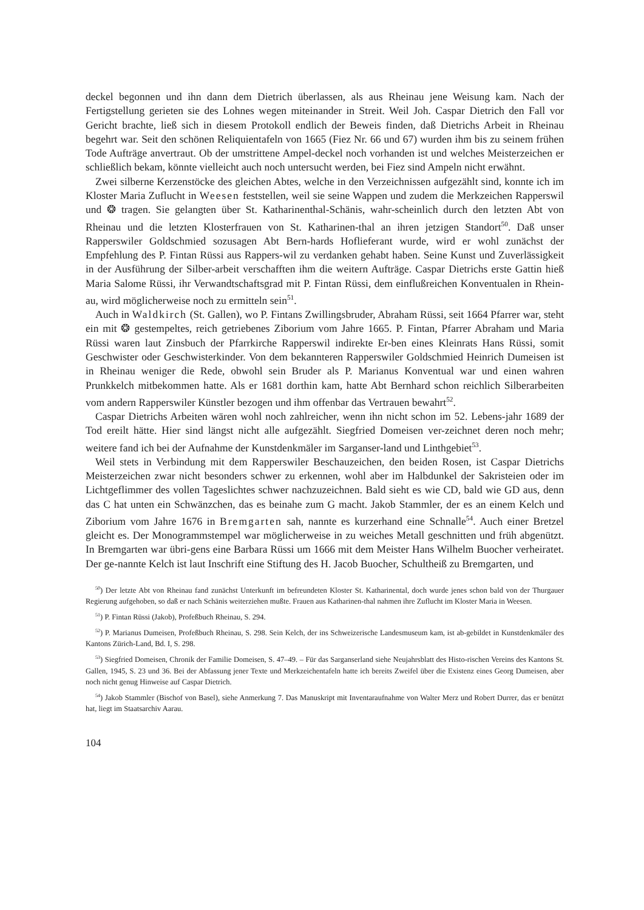deckel begonnen und ihn dann dem Dietrich überlassen, als aus Rheinau jene Weisung kam. Nach der Fertigstellung gerieten sie des Lohnes wegen miteinander in Streit. Weil Joh. Caspar Dietrich den Fall vor Gericht brachte, ließ sich in diesem Protokoll endlich der Beweis finden, daß Dietrichs Arbeit in Rheinau begehrt war. Seit den schönen Reliquientafeln von 1665 (Fiez Nr. 66 und 67) wurden ihm bis zu seinem frühen Tode Aufträge anvertraut. Ob der umstrittene Ampel-deckel noch vorhanden ist und welches Meisterzeichen er schließlich bekam, könnte vielleicht auch noch untersucht werden, bei Fiez sind Ampeln nicht erwähnt.
Zwei silberne Kerzenstöcke des gleichen Abtes, welche in den Verzeichnissen aufgezählt sind, konnte ich im Kloster Maria Zuflucht in Weesen feststellen, weil sie seine Wappen und zudem die Merkzeichen Rapperswil und ❂ tragen. Sie gelangten über St. Katharinenthal-Schänis, wahr-scheinlich durch den letzten Abt von Rheinau und die letzten Klosterfrauen von St. Katharinen-thal an ihren jetzigen Standort<sup>50</sup>. Daß unser Rapperswiler Goldschmied sozusagen Abt Bern-hards Hoflieferant wurde, wird er wohl zunächst der Empfehlung des P. Fintan Rüssi aus Rappers-wil zu verdanken gehabt haben. Seine Kunst und Zuverlässigkeit in der Ausführung der Silber-arbeit verschafften ihm die weitern Aufträge. Caspar Dietrichs erste Gattin hieß Maria Salome Rüssi, ihr Verwandtschaftsgrad mit P. Fintan Rüssi, dem einflußreichen Konventualen in Rhein-au, wird möglicherweise noch zu ermitteln sein<sup>51</sup>.
Auch in Waldkirch (St. Gallen), wo P. Fintans Zwillingsbruder, Abraham Rüssi, seit 1664 Pfarrer war, steht ein mit ❂ gestempeltes, reich getriebenes Ziborium vom Jahre 1665. P. Fintan, Pfarrer Abraham und Maria Rüssi waren laut Zinsbuch der Pfarrkirche Rapperswil indirekte Er-ben eines Kleinrats Hans Rüssi, somit Geschwister oder Geschwisterkinder. Von dem bekannteren Rapperswiler Goldschmied Heinrich Dumeisen ist in Rheinau weniger die Rede, obwohl sein Bruder als P. Marianus Konventual war und einen wahren Prunkkelch mitbekommen hatte. Als er 1681 dorthin kam, hatte Abt Bernhard schon reichlich Silberarbeiten vom andern Rapperswiler Künstler bezogen und ihm offenbar das Vertrauen bewahrt<sup>52</sup>.
Caspar Dietrichs Arbeiten wären wohl noch zahlreicher, wenn ihn nicht schon im 52. Lebens-jahr 1689 der Tod ereilt hätte. Hier sind längst nicht alle aufgezählt. Siegfried Domeisen ver-zeichnet deren noch mehr; weitere fand ich bei der Aufnahme der Kunstdenkmäler im Sarganser-land und Linthgebiet<sup>53</sup>.
Weil stets in Verbindung mit dem Rapperswiler Beschauzeichen, den beiden Rosen, ist Caspar Dietrichs Meisterzeichen zwar nicht besonders schwer zu erkennen, wohl aber im Halbdunkel der Sakristeien oder im Lichtgeflimmer des vollen Tageslichtes schwer nachzuzeichnen. Bald sieht es wie CD, bald wie GD aus, denn das C hat unten ein Schwänzchen, das es beinahe zum G macht. Jakob Stammler, der es an einem Kelch und Ziborium vom Jahre 1676 in Bremgarten sah, nannte es kurzerhand eine Schnalle<sup>54</sup>. Auch einer Bretzel gleicht es. Der Monogrammstempel war möglicherweise in zu weiches Metall geschnitten und früh abgenützt. In Bremgarten war übri-gens eine Barbara Rüssi um 1666 mit dem Meister Hans Wilhelm Buocher verheiratet. Der ge-nannte Kelch ist laut Inschrift eine Stiftung des H. Jacob Buocher, Schultheiß zu Bremgarten, und
<sup>50</sup>) Der letzte Abt von Rheinau fand zunächst Unterkunft im befreundeten Kloster St. Katharinental, doch wurde jenes schon bald von der Thurgauer Regierung aufgehoben, so daß er nach Schänis weiterziehen mußte. Frauen aus Katharinen-thal nahmen ihre Zuflucht im Kloster Maria in Weesen.
<sup>51</sup>) P. Fintan Rüssi (Jakob), Profeßbuch Rheinau, S. 294.
<sup>52</sup>) P. Marianus Dumeisen, Profeßbuch Rheinau, S. 298. Sein Kelch, der ins Schweizerische Landesmuseum kam, ist ab-gebildet in Kunstdenkmäler des Kantons Zürich-Land, Bd. I, S. 298.
<sup>53</sup>) Siegfried Domeisen, Chronik der Familie Domeisen, S. 47–49. – Für das Sarganserland siehe Neujahrsblatt des Histo-rischen Vereins des Kantons St. Gallen, 1945, S. 23 und 36. Bei der Abfassung jener Texte und Merkzeichentafeln hatte ich bereits Zweifel über die Existenz eines Georg Dumeisen, aber noch nicht genug Hinweise auf Caspar Dietrich.
<sup>54</sup>) Jakob Stammler (Bischof von Basel), siehe Anmerkung 7. Das Manuskript mit Inventaraufnahme von Walter Merz und Robert Durrer, das er benützt hat, liegt im Staatsarchiv Aarau.
104